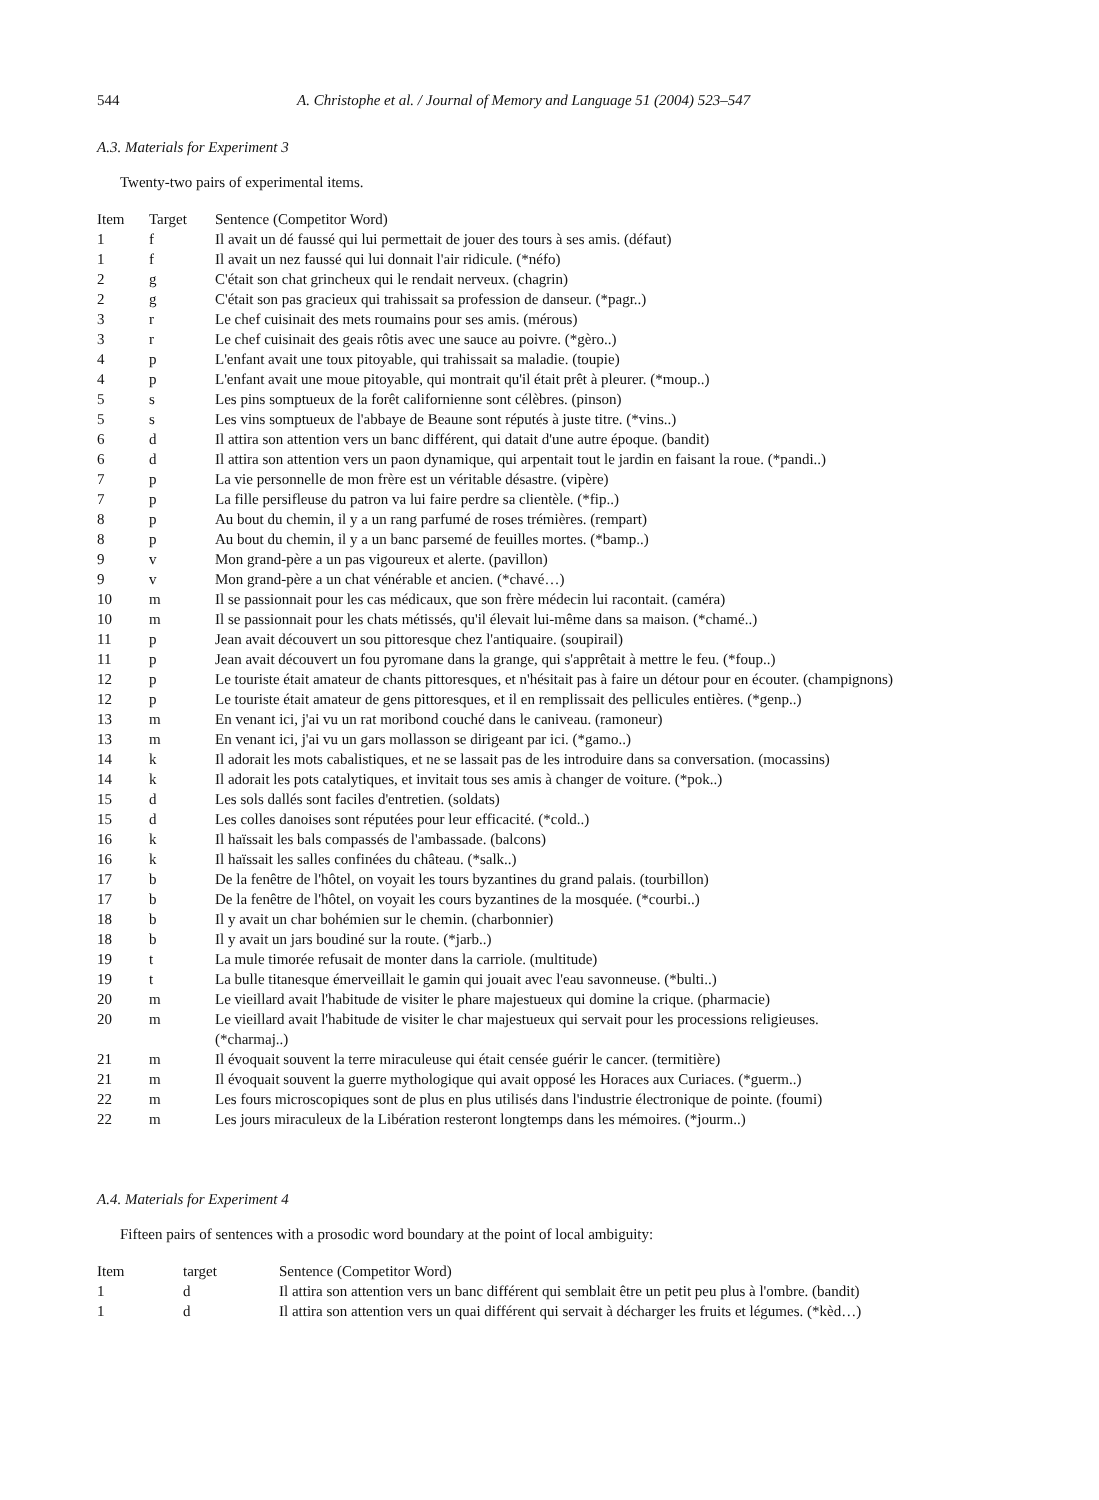544 A. Christophe et al. / Journal of Memory and Language 51 (2004) 523–547
A.3. Materials for Experiment 3
Twenty-two pairs of experimental items.
| Item | Target | Sentence (Competitor Word) |
| --- | --- | --- |
| 1 | f | Il avait un dé faussé qui lui permettait de jouer des tours à ses amis. (défaut) |
| 1 | f | Il avait un nez faussé qui lui donnait l'air ridicule. (*néfo) |
| 2 | g | C'était son chat grincheux qui le rendait nerveux. (chagrin) |
| 2 | g | C'était son pas gracieux qui trahissait sa profession de danseur. (*pagr..) |
| 3 | r | Le chef cuisinait des mets roumains pour ses amis. (mérous) |
| 3 | r | Le chef cuisinait des geais rôtis avec une sauce au poivre. (*gèro..) |
| 4 | p | L'enfant avait une toux pitoyable, qui trahissait sa maladie. (toupie) |
| 4 | p | L'enfant avait une moue pitoyable, qui montrait qu'il était prêt à pleurer. (*moup..) |
| 5 | s | Les pins somptueux de la forêt californienne sont célèbres. (pinson) |
| 5 | s | Les vins somptueux de l'abbaye de Beaune sont réputés à juste titre. (*vins..) |
| 6 | d | Il attira son attention vers un banc différent, qui datait d'une autre époque. (bandit) |
| 6 | d | Il attira son attention vers un paon dynamique, qui arpentait tout le jardin en faisant la roue. (*pandi..) |
| 7 | p | La vie personnelle de mon frère est un véritable désastre. (vipère) |
| 7 | p | La fille persifleuse du patron va lui faire perdre sa clientèle. (*fip..) |
| 8 | p | Au bout du chemin, il y a un rang parfumé de roses trémières. (rempart) |
| 8 | p | Au bout du chemin, il y a un banc parsemé de feuilles mortes. (*bamp..) |
| 9 | v | Mon grand-père a un pas vigoureux et alerte. (pavillon) |
| 9 | v | Mon grand-père a un chat vénérable et ancien. (*chavé…) |
| 10 | m | Il se passionnait pour les cas médicaux, que son frère médecin lui racontait. (caméra) |
| 10 | m | Il se passionnait pour les chats métissés, qu'il élevait lui-même dans sa maison. (*chamé..) |
| 11 | p | Jean avait découvert un sou pittoresque chez l'antiquaire. (soupirail) |
| 11 | p | Jean avait découvert un fou pyromane dans la grange, qui s'apprêtait à mettre le feu. (*foup..) |
| 12 | p | Le touriste était amateur de chants pittoresques, et n'hésitait pas à faire un détour pour en écouter. (champignons) |
| 12 | p | Le touriste était amateur de gens pittoresques, et il en remplissait des pellicules entières. (*genp..) |
| 13 | m | En venant ici, j'ai vu un rat moribond couché dans le caniveau. (ramoneur) |
| 13 | m | En venant ici, j'ai vu un gars mollasson se dirigeant par ici. (*gamo..) |
| 14 | k | Il adorait les mots cabalistiques, et ne se lassait pas de les introduire dans sa conversation. (mocassins) |
| 14 | k | Il adorait les pots catalytiques, et invitait tous ses amis à changer de voiture. (*pok..) |
| 15 | d | Les sols dallés sont faciles d'entretien. (soldats) |
| 15 | d | Les colles danoises sont réputées pour leur efficacité. (*cold..) |
| 16 | k | Il haïssait les bals compassés de l'ambassade. (balcons) |
| 16 | k | Il haïssait les salles confinées du château. (*salk..) |
| 17 | b | De la fenêtre de l'hôtel, on voyait les tours byzantines du grand palais. (tourbillon) |
| 17 | b | De la fenêtre de l'hôtel, on voyait les cours byzantines de la mosquée. (*courbi..) |
| 18 | b | Il y avait un char bohémien sur le chemin. (charbonnier) |
| 18 | b | Il y avait un jars boudiné sur la route. (*jarb..) |
| 19 | t | La mule timorée refusait de monter dans la carriole. (multitude) |
| 19 | t | La bulle titanesque émerveillait le gamin qui jouait avec l'eau savonneuse. (*bulti..) |
| 20 | m | Le vieillard avait l'habitude de visiter le phare majestueux qui domine la crique. (pharmacie) |
| 20 | m | Le vieillard avait l'habitude de visiter le char majestueux qui servait pour les processions religieuses. (*charmaj..) |
| 21 | m | Il évoquait souvent la terre miraculeuse qui était censée guérir le cancer. (termitière) |
| 21 | m | Il évoquait souvent la guerre mythologique qui avait opposé les Horaces aux Curiaces. (*guerm..) |
| 22 | m | Les fours microscopiques sont de plus en plus utilisés dans l'industrie électronique de pointe. (foumi) |
| 22 | m | Les jours miraculeux de la Libération resteront longtemps dans les mémoires. (*jourm..) |
A.4. Materials for Experiment 4
Fifteen pairs of sentences with a prosodic word boundary at the point of local ambiguity:
| Item | target | Sentence (Competitor Word) |
| --- | --- | --- |
| 1 | d | Il attira son attention vers un banc différent qui semblait être un petit peu plus à l'ombre. (bandit) |
| 1 | d | Il attira son attention vers un quai différent qui servait à décharger les fruits et légumes. (*kèd…) |